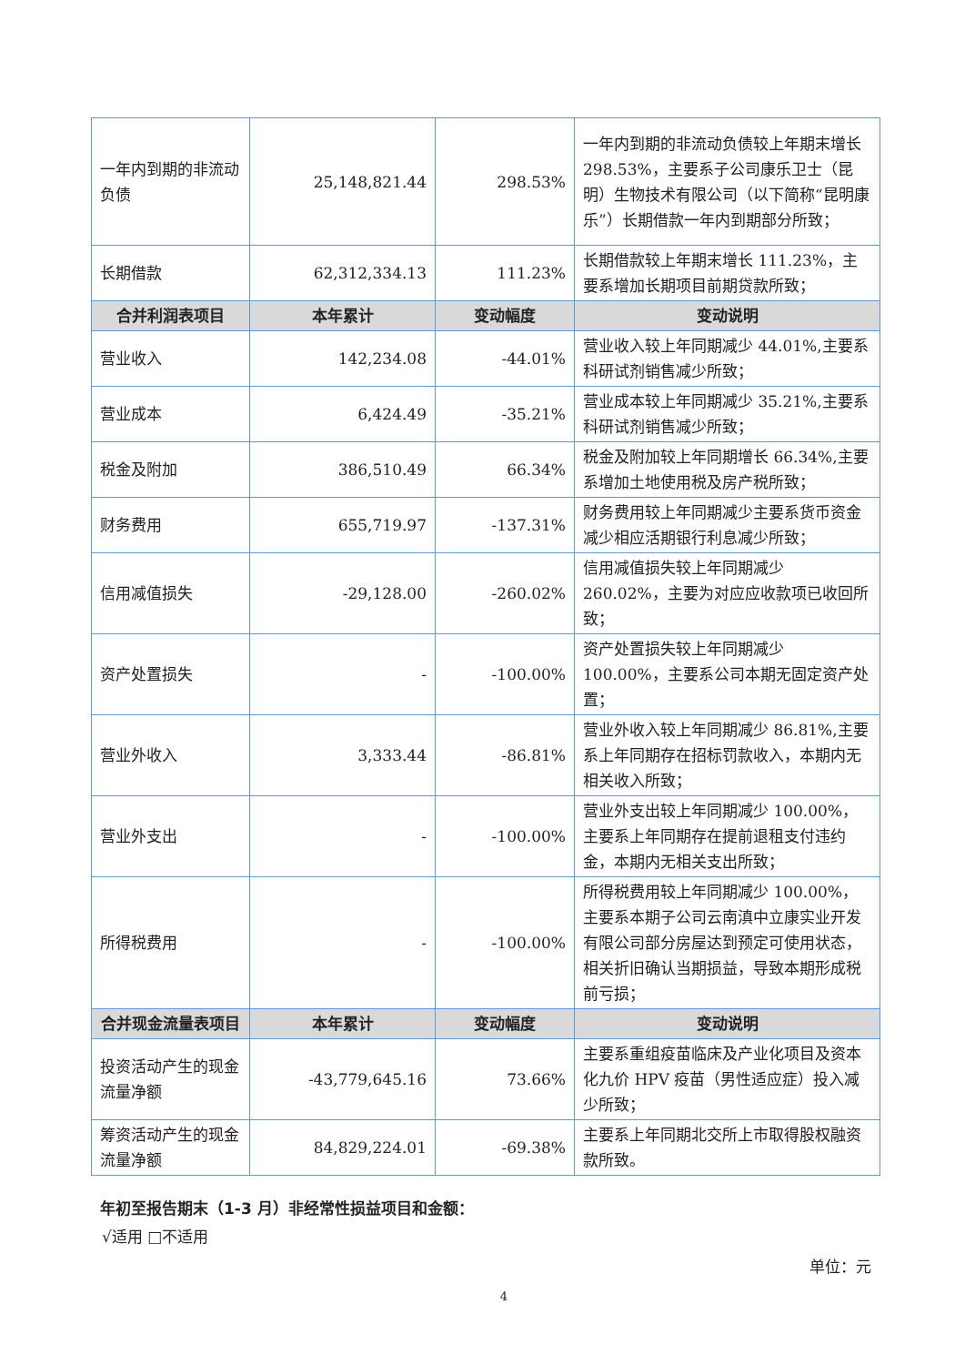| 一年内到期的非流动负债 | 25,148,821.44 | 298.53% | 一年内到期的非流动负债较上年期末增长 298.53%，主要系子公司康乐卫士（昆明）生物技术有限公司（以下简称“昆明康乐”）长期借款一年内到期部分所致； |
| 长期借款 | 62,312,334.13 | 111.23% | 长期借款较上年期末增长 111.23%，主要系增加长期项目前期贷款所致； |
| 合并利润表项目 | 本年累计 | 变动幅度 | 变动说明 |
| 营业收入 | 142,234.08 | -44.01% | 营业收入较上年同期减少 44.01%,主要系科研试剂销售减少所致； |
| 营业成本 | 6,424.49 | -35.21% | 营业成本较上年同期减少 35.21%,主要系科研试剂销售减少所致； |
| 税金及附加 | 386,510.49 | 66.34% | 税金及附加较上年同期增长 66.34%,主要系增加土地使用税及房产税所致； |
| 财务费用 | 655,719.97 | -137.31% | 财务费用较上年同期减少主要系货币资金减少相应活期银行利息减少所致； |
| 信用减值损失 | -29,128.00 | -260.02% | 信用减值损失较上年同期减少 260.02%，主要为对应应收款项已收回所致； |
| 资产处置损失 | - | -100.00% | 资产处置损失较上年同期减少 100.00%，主要系公司本期无固定资产处置； |
| 营业外收入 | 3,333.44 | -86.81% | 营业外收入较上年同期减少 86.81%,主要系上年同期存在招标罚款收入，本期内无相关收入所致； |
| 营业外支出 | - | -100.00% | 营业外支出较上年同期减少 100.00%，主要系上年同期存在提前退租支付违约金，本期内无相关支出所致； |
| 所得税费用 | - | -100.00% | 所得税费用较上年同期减少 100.00%，主要系本期子公司云南滇中立康实业开发有限公司部分房屋达到预定可使用状态，相关折旧确认当期损益，导致本期形成税前亏损； |
| 合并现金流量表项目 | 本年累计 | 变动幅度 | 变动说明 |
| 投资活动产生的现金流量净额 | -43,779,645.16 | 73.66% | 主要系重组疫苗临床及产业化项目及资本化九价 HPV 疫苗（男性适应症）投入减少所致； |
| 筹资活动产生的现金流量净额 | 84,829,224.01 | -69.38% | 主要系上年同期北交所上市取得股权融资款所致。 |
年初至报告期末（1-3 月）非经常性损益项目和金额：
√适用 □不适用
单位：元
4